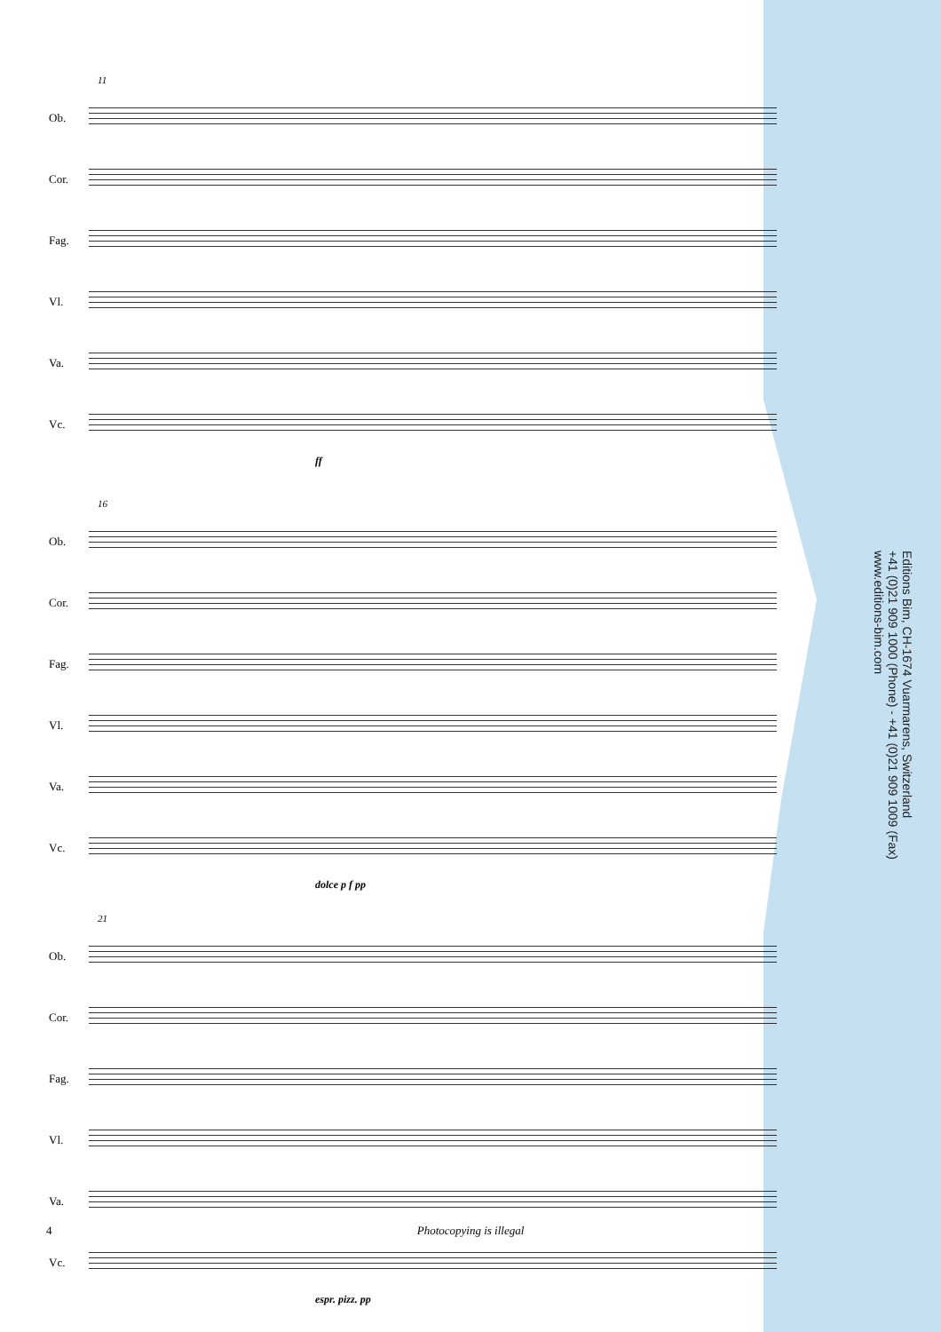11
Ob.
Cor.
Fag.
Vl.
Va.
Vc.
ff
16
Ob.
Cor.
Fag.
Vl.
Va.
Vc.
dolce p f pp
21
Ob.
Cor.
Fag.
Vl.
Va.
Vc.
espr. pizz. pp
Editions Bim, CH-1674 Vuarmarens, Switzerland
+41 (0)21 909 1000 (Phone) - +41 (0)21 909 1009 (Fax)
www.editions-bim.com
4 Photocopying is illegal